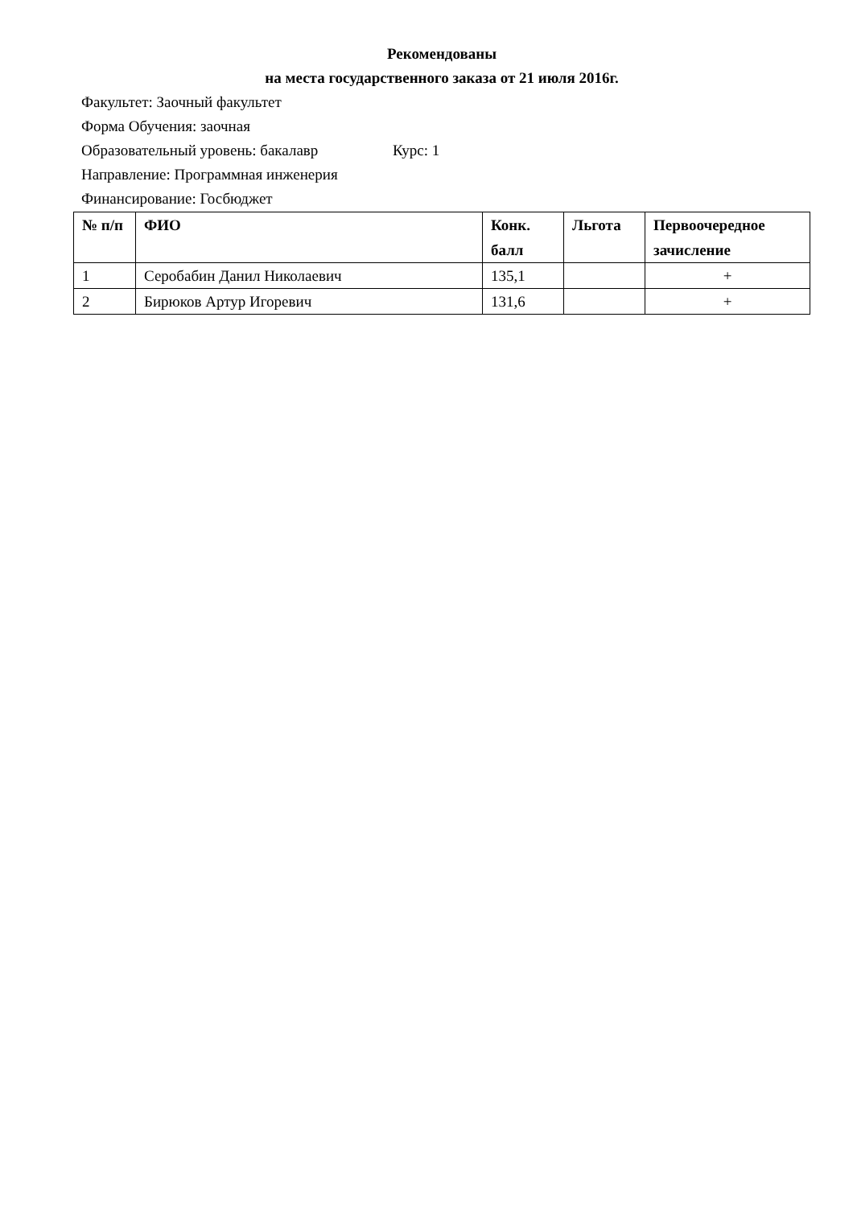Рекомендованы
на места государственного заказа от 21 июля 2016г.
Факультет: Заочный факультет
Форма Обучения: заочная
Образовательный уровень: бакалавр Курс: 1
Направление: Программная инженерия
Финансирование: Госбюджет
| № п/п | ФИО | Конк. балл | Льгота | Первоочередное зачисление |
| --- | --- | --- | --- | --- |
| 1 | Серобабин Данил Николаевич | 135,1 | | + |
| 2 | Бирюков Артур Игоревич | 131,6 | | + |